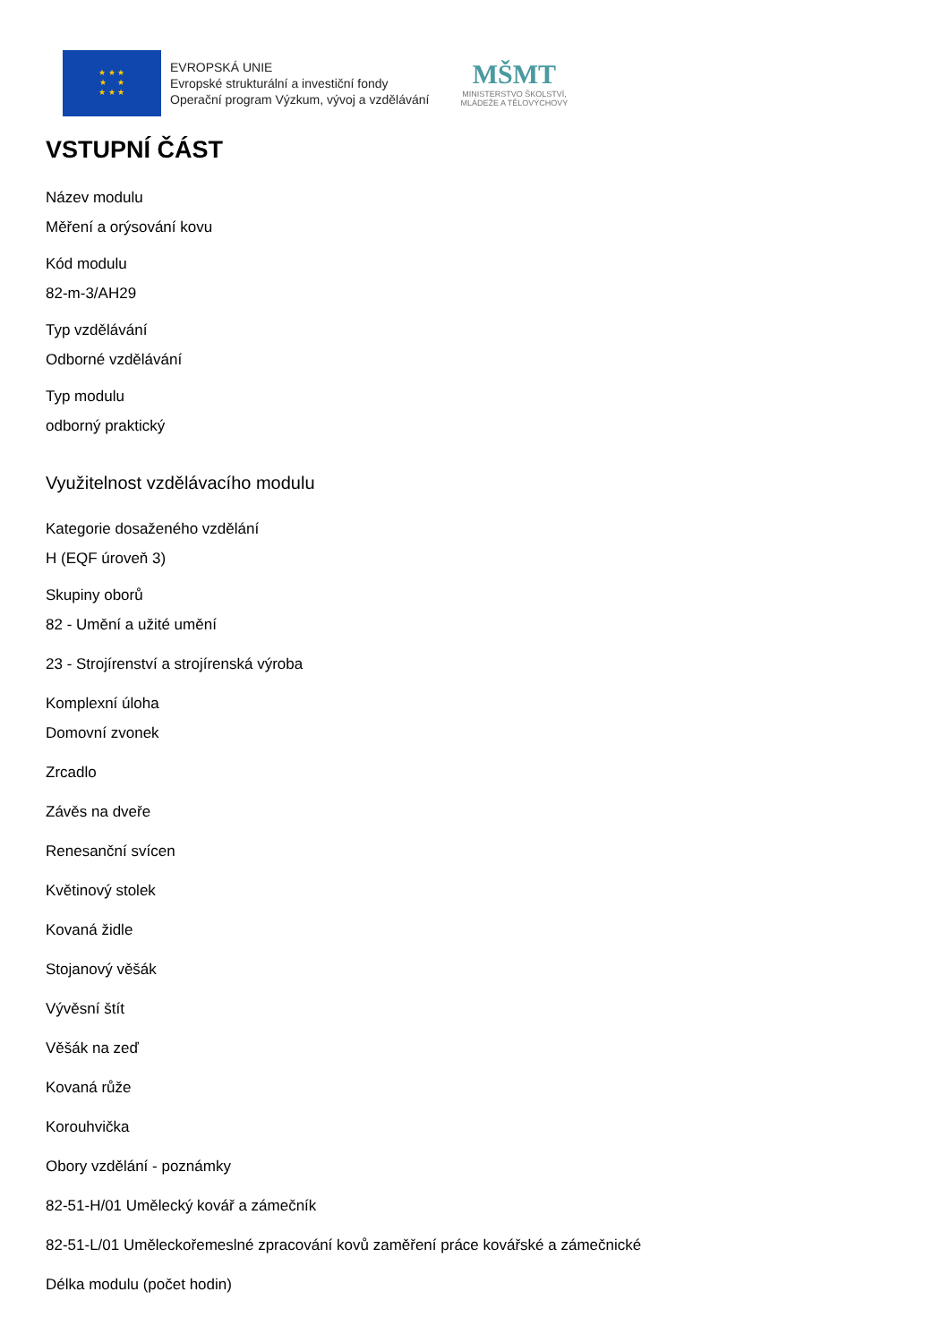★ ★ ★
★ ★
★ ★ ★
EVROPSKÁ UNIE
Evropské strukturální a investiční fondy
Operační program Výzkum, vývoj a vzdělávání
MŠMT
MINISTERSTVO ŠKOLSTVÍ,
MLÁDEŽE A TĚLOVÝCHOVY
VSTUPNÍ ČÁST
Název modulu
Měření a orýsování kovu
Kód modulu
82-m-3/AH29
Typ vzdělávání
Odborné vzdělávání
Typ modulu
odborný praktický
Využitelnost vzdělávacího modulu
Kategorie dosaženého vzdělání
H (EQF úroveň 3)
Skupiny oborů
82 - Umění a užité umění
23 - Strojírenství a strojírenská výroba
Komplexní úloha
Domovní zvonek
Zrcadlo
Závěs na dveře
Renesanční svícen
Květinový stolek
Kovaná židle
Stojanový věšák
Vývěsní štít
Věšák na zeď
Kovaná růže
Korouhvička
Obory vzdělání - poznámky
82-51-H/01 Umělecký kovář a zámečník
82-51-L/01 Uměleckořemeslné zpracování kovů zaměření práce kovářské a zámečnické
Délka modulu (počet hodin)